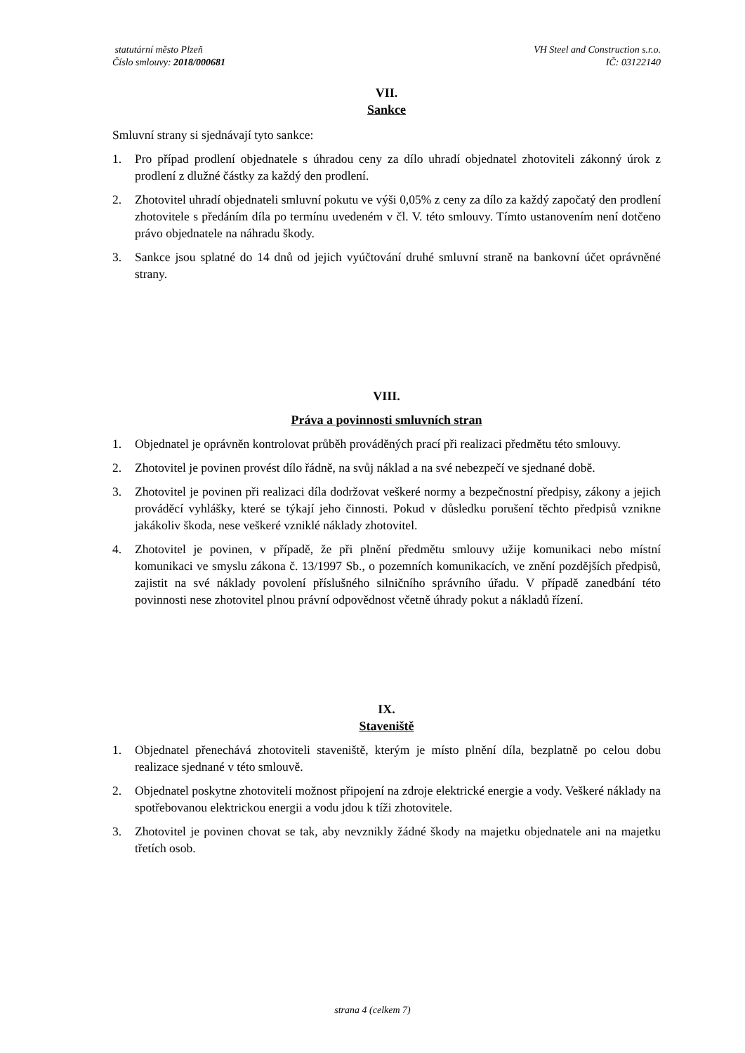statutární město Plzeň
Číslo smlouvy: 2018/000681
VH Steel and Construction s.r.o.
IČ: 03122140
VII.
Sankce
Smluvní strany si sjednávají tyto sankce:
1. Pro případ prodlení objednatele s úhradou ceny za dílo uhradí objednatel zhotoviteli zákonný úrok z prodlení z dlužné částky za každý den prodlení.
2. Zhotovitel uhradí objednateli smluvní pokutu ve výši 0,05% z ceny za dílo za každý započatý den prodlení zhotovitele s předáním díla po termínu uvedeném v čl. V. této smlouvy. Tímto ustanovením není dotčeno právo objednatele na náhradu škody.
3. Sankce jsou splatné do 14 dnů od jejich vyúčtování druhé smluvní straně na bankovní účet oprávněné strany.
VIII.
Práva a povinnosti smluvních stran
1. Objednatel je oprávněn kontrolovat průběh prováděných prací při realizaci předmětu této smlouvy.
2. Zhotovitel je povinen provést dílo řádně, na svůj náklad a na své nebezpečí ve sjednané době.
3. Zhotovitel je povinen při realizaci díla dodržovat veškeré normy a bezpečnostní předpisy, zákony a jejich prováděcí vyhlášky, které se týkají jeho činnosti. Pokud v důsledku porušení těchto předpisů vznikne jakákoliv škoda, nese veškeré vzniklé náklady zhotovitel.
4. Zhotovitel je povinen, v případě, že při plnění předmětu smlouvy užije komunikaci nebo místní komunikaci ve smyslu zákona č. 13/1997 Sb., o pozemních komunikacích, ve znění pozdějších předpisů, zajistit na své náklady povolení příslušného silničního správního úřadu. V případě zanedbání této povinnosti nese zhotovitel plnou právní odpovědnost včetně úhrady pokut a nákladů řízení.
IX.
Staveniště
1. Objednatel přenechává zhotoviteli staveniště, kterým je místo plnění díla, bezplatně po celou dobu realizace sjednané v této smlouvě.
2. Objednatel poskytne zhotoviteli možnost připojení na zdroje elektrické energie a vody. Veškeré náklady na spotřebovanou elektrickou energii a vodu jdou k tíži zhotovitele.
3. Zhotovitel je povinen chovat se tak, aby nevznikly žádné škody na majetku objednatele ani na majetku třetích osob.
strana 4 (celkem 7)